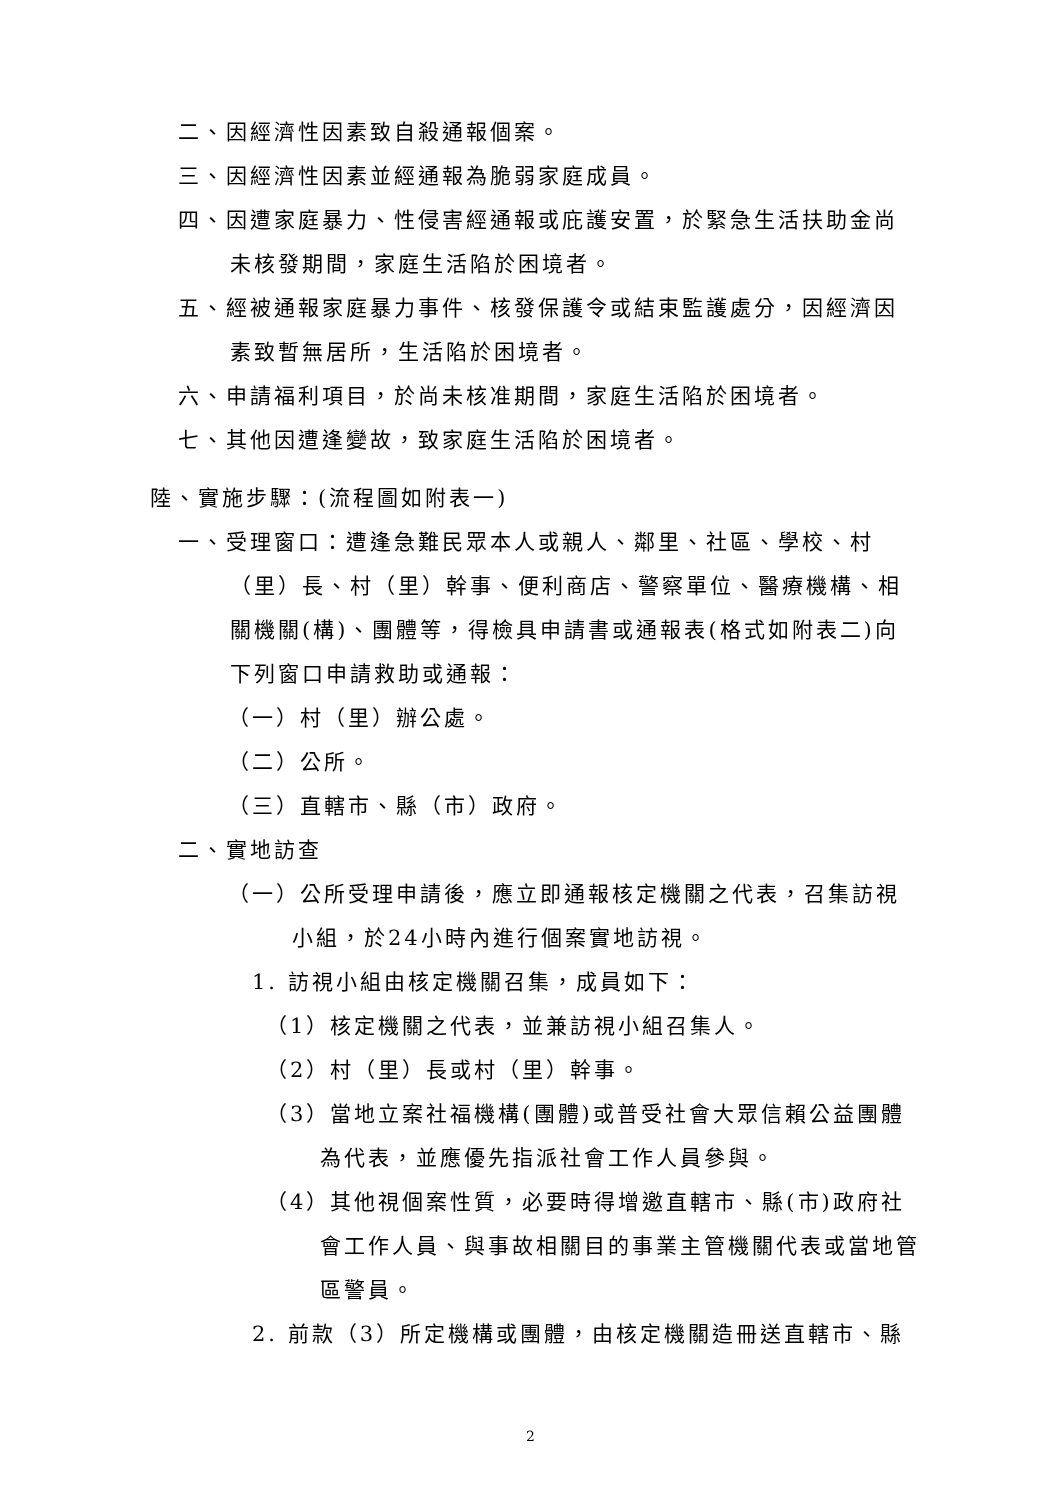二、因經濟性因素致自殺通報個案。
三、因經濟性因素並經通報為脆弱家庭成員。
四、因遭家庭暴力、性侵害經通報或庇護安置，於緊急生活扶助金尚未核發期間，家庭生活陷於困境者。
五、經被通報家庭暴力事件、核發保護令或結束監護處分，因經濟因素致暫無居所，生活陷於困境者。
六、申請福利項目，於尚未核准期間，家庭生活陷於困境者。
七、其他因遭逢變故，致家庭生活陷於困境者。
陸、實施步驟：(流程圖如附表一)
一、受理窗口：遭逢急難民眾本人或親人、鄰里、社區、學校、村（里）長、村（里）幹事、便利商店、警察單位、醫療機構、相關機關(構)、團體等，得檢具申請書或通報表(格式如附表二)向下列窗口申請救助或通報：
（一）村（里）辦公處。
（二）公所。
（三）直轄市、縣（市）政府。
二、實地訪查
（一）公所受理申請後，應立即通報核定機關之代表，召集訪視小組，於24小時內進行個案實地訪視。
1. 訪視小組由核定機關召集，成員如下：
（1）核定機關之代表，並兼訪視小組召集人。
（2）村（里）長或村（里）幹事。
（3）當地立案社福機構(團體)或普受社會大眾信賴公益團體為代表，並應優先指派社會工作人員參與。
（4）其他視個案性質，必要時得增邀直轄市、縣(市)政府社會工作人員、與事故相關目的事業主管機關代表或當地管區警員。
2. 前款（3）所定機構或團體，由核定機關造冊送直轄市、縣
2